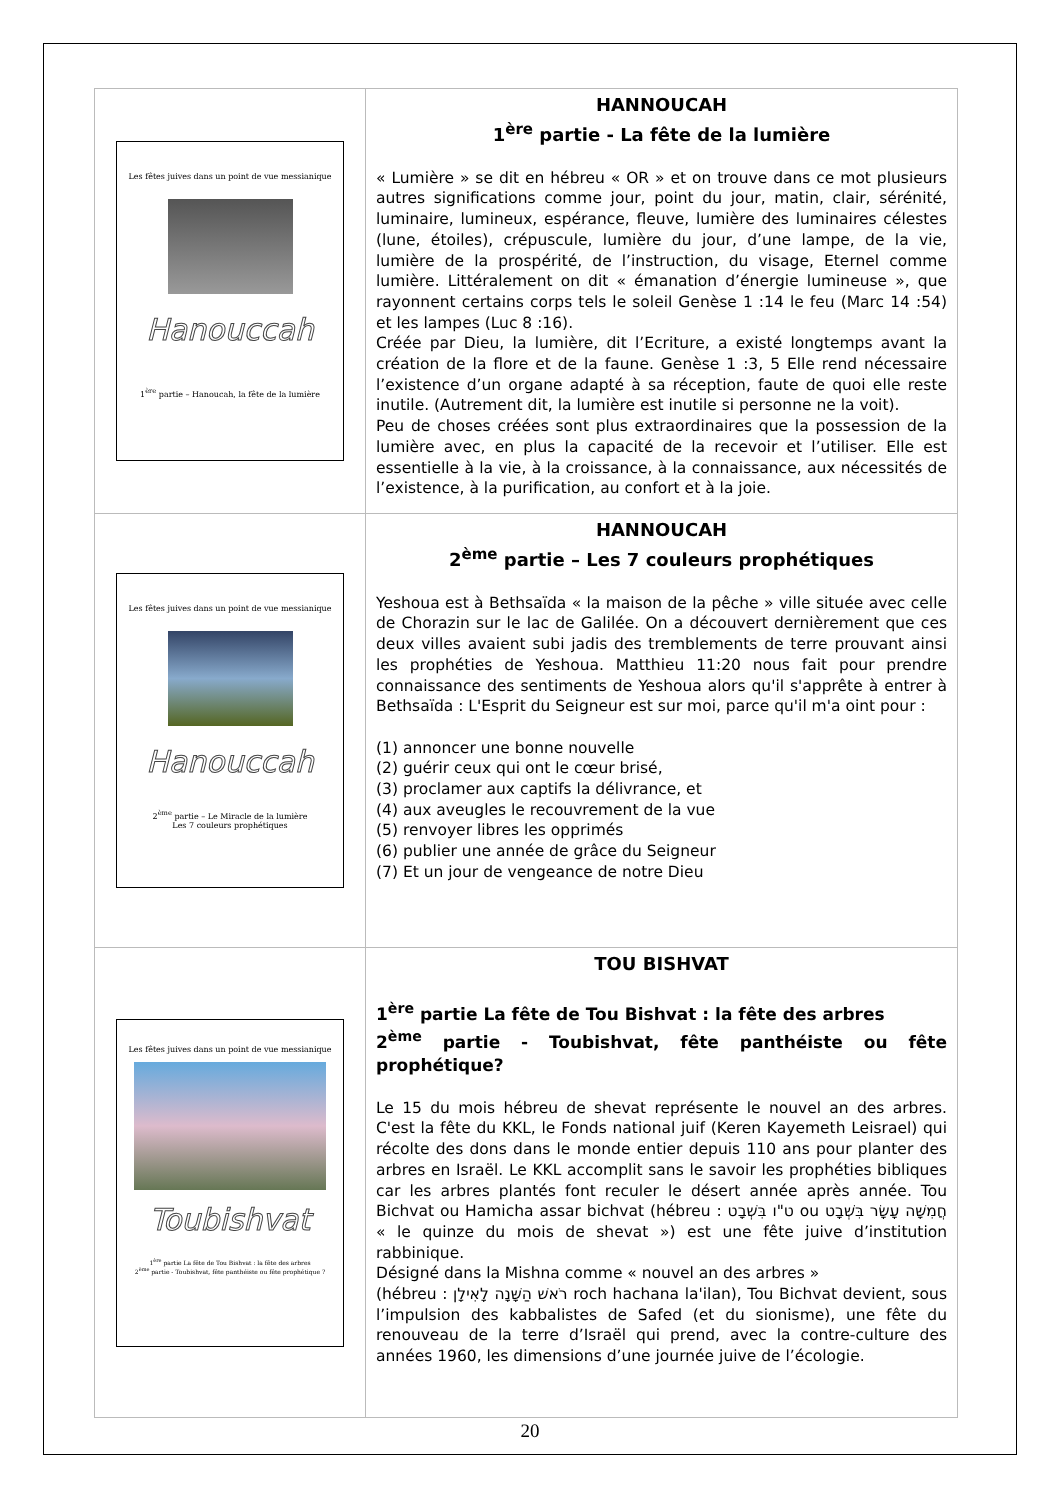| Les fêtes juives dans un point de vue messianique Hanouccah 1<sup>ère</sup> partie – Hanoucah, la fête de la lumière | HANNOUCAH 1<sup>ère</sup> partie - La fête de la lumière « Lumière » se dit en hébreu « OR » et on trouve dans ce mot plusieurs autres significations comme jour, point du jour, matin, clair, sérénité, luminaire, lumineux, espérance, fleuve, lumière des luminaires célestes (lune, étoiles), crépuscule, lumière du jour, d’une lampe, de la vie, lumière de la prospérité, de l’instruction, du visage, Eternel comme lumière. Littéralement on dit « émanation d’énergie lumineuse », que rayonnent certains corps tels le soleil Genèse 1 :14 le feu (Marc 14 :54) et les lampes (Luc 8 :16). Créée par Dieu, la lumière, dit l’Ecriture, a existé longtemps avant la création de la flore et de la faune. Genèse 1 :3, 5 Elle rend nécessaire l’existence d’un organe adapté à sa réception, faute de quoi elle reste inutile. (Autrement dit, la lumière est inutile si personne ne la voit). Peu de choses créées sont plus extraordinaires que la possession de la lumière avec, en plus la capacité de la recevoir et l’utiliser. Elle est essentielle à la vie, à la croissance, à la connaissance, aux nécessités de l’existence, à la purification, au confort et à la joie. |
| Les fêtes juives dans un point de vue messianique Hanouccah 2<sup>ème</sup> partie – Le Miracle de la lumière Les 7 couleurs prophétiques | HANNOUCAH 2<sup>ème</sup> partie – Les 7 couleurs prophétiques Yeshoua est à Bethsaïda « la maison de la pêche » ville située avec celle de Chorazin sur le lac de Galilée. On a découvert dernièrement que ces deux villes avaient subi jadis des tremblements de terre prouvant ainsi les prophéties de Yeshoua. Matthieu 11:20 nous fait pour prendre connaissance des sentiments de Yeshoua alors qu'il s'apprête à entrer à Bethsaïda : L'Esprit du Seigneur est sur moi, parce qu'il m'a oint pour : (1) annoncer une bonne nouvelle (2) guérir ceux qui ont le cœur brisé, (3) proclamer aux captifs la délivrance, et (4) aux aveugles le recouvrement de la vue (5) renvoyer libres les opprimés (6) publier une année de grâce du Seigneur (7) Et un jour de vengeance de notre Dieu |
| Les fêtes juives dans un point de vue messianique Toubishvat 1<sup>ère</sup> partie La fête de Tou Bishvat : la fête des arbres 2<sup>ème</sup> partie - Toubishvat, fête panthéiste ou fête prophétique ? | TOU BISHVAT 1<sup>ère</sup> partie La fête de Tou Bishvat : la fête des arbres 2<sup>ème</sup> partie - Toubishvat, fête panthéiste ou fête prophétique? Le 15 du mois hébreu de shevat représente le nouvel an des arbres. C'est la fête du KKL, le Fonds national juif (Keren Kayemeth Leisrael) qui récolte des dons dans le monde entier depuis 110 ans pour planter des arbres en Israël. Le KKL accomplit sans le savoir les prophéties bibliques car les arbres plantés font reculer le désert année après année. Tou Bichvat ou Hamicha assar bichvat (hébreu : ט"ו בִּשְׁבָט ou חֲמִשָּׁה עָשָׂר בִּשְׁבָט « le quinze du mois de shevat ») est une fête juive d’institution rabbinique. Désigné dans la Mishna comme « nouvel an des arbres » (hébreu : רֹאשׁ הַשָּׁנָה לָאִילָן roch hachana la'ilan), Tou Bichvat devient, sous l’impulsion des kabbalistes de Safed (et du sionisme), une fête du renouveau de la terre d’Israël qui prend, avec la contre-culture des années 1960, les dimensions d’une journée juive de l’écologie. |
20